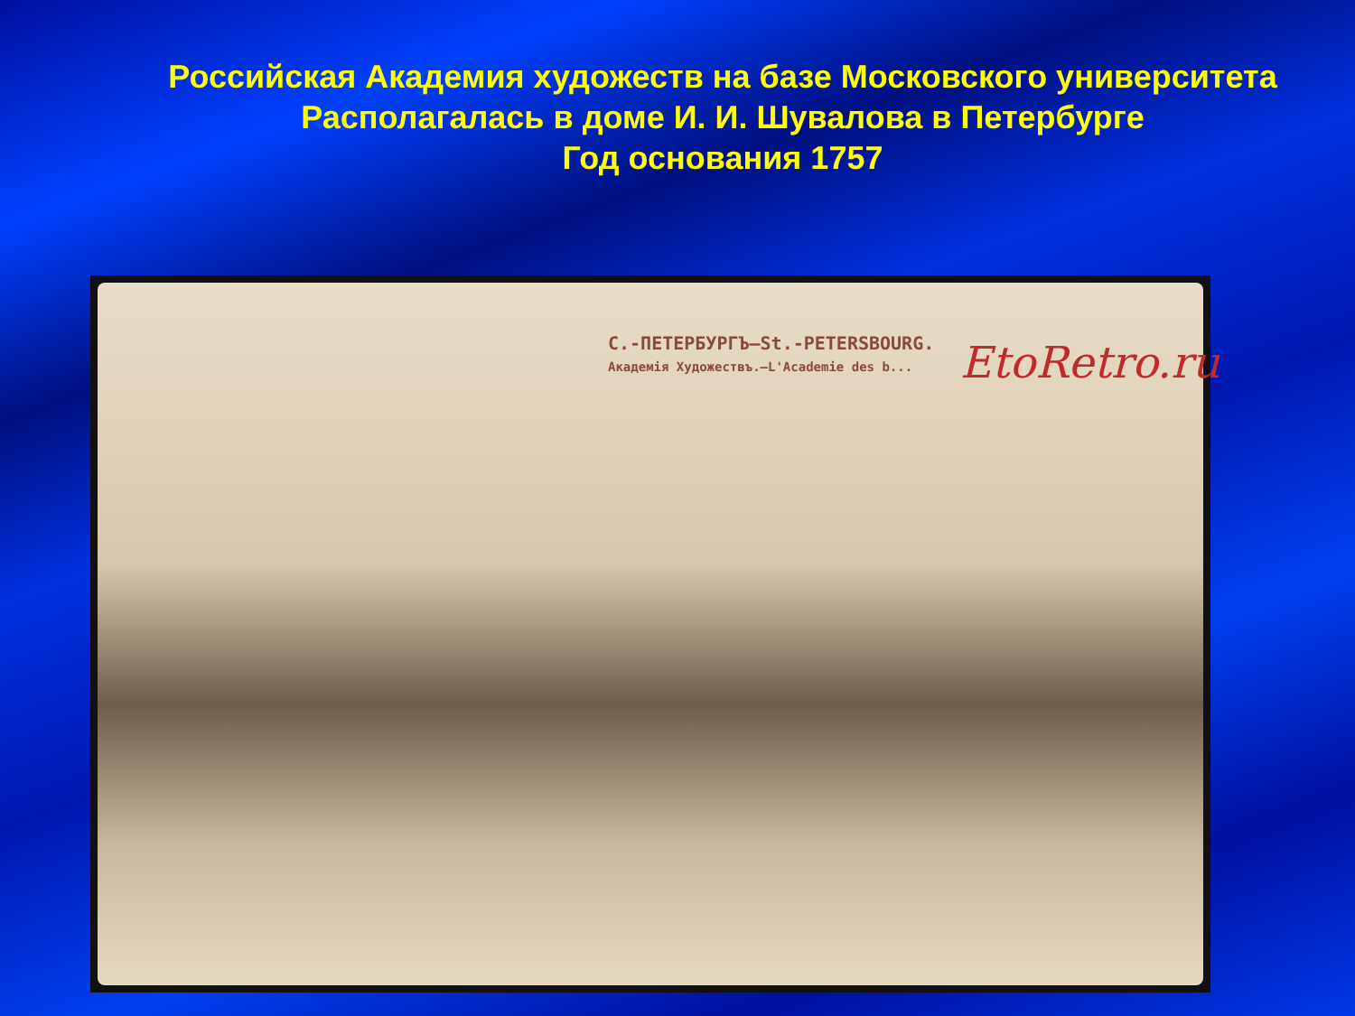Российская Академия художеств на базе Московского университета
Располагалась в доме И. И. Шувалова в Петербурге
Год основания 1757
С.-ПЕТЕРБУРГЪ—St.-PETERSBOURG.
Академія Художествъ.—L'Academie des b...
EtoRetro.ru